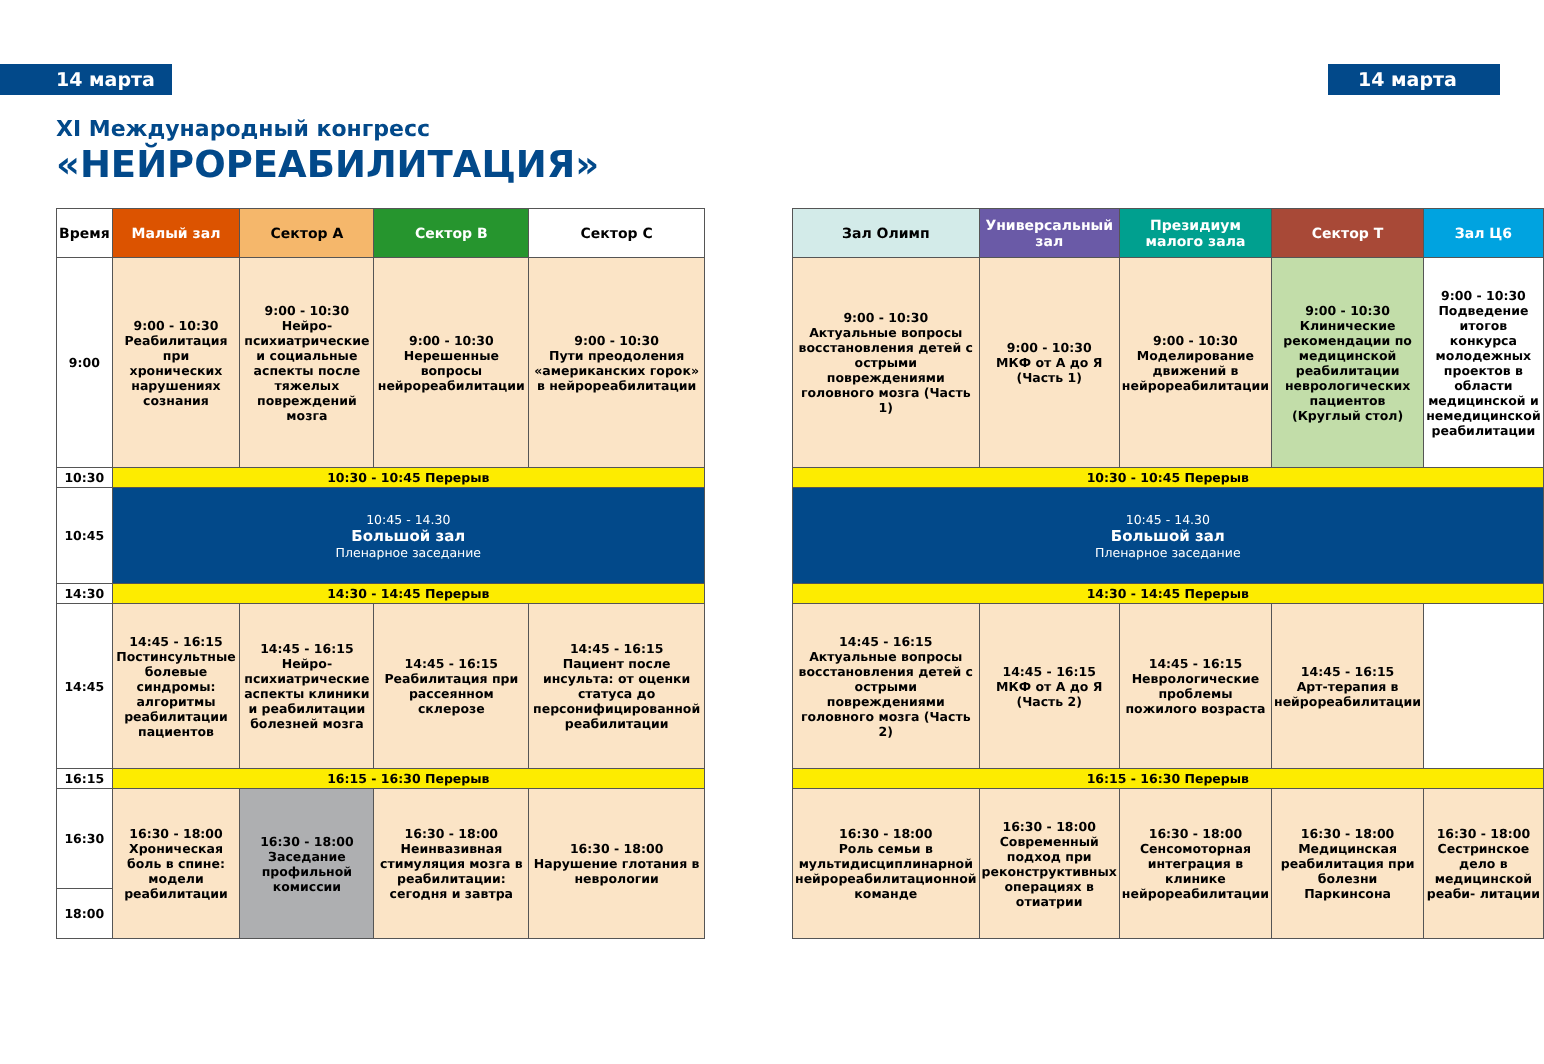14 марта 14 марта
XI Международный конгресс
«НЕЙРОРЕАБИЛИТАЦИЯ»
| Время | Малый зал | Сектор А | Сектор В | Сектор С |
| --- | --- | --- | --- | --- |
| 9:00 | 9:00 - 10:30 Реабилитация при хронических нарушениях сознания | 9:00 - 10:30 Нейро-психиатрические и социальные аспекты после тяжелых повреждений мозга | 9:00 - 10:30 Нерешенные вопросы нейрореабилитации | 9:00 - 10:30 Пути преодоления «американских горок» в нейрореабилитации |
| 10:30 | 10:30 - 10:45 Перерыв | | | |
| 10:45 | 10:45 - 14.30 Большой зал Пленарное заседание | | | |
| 14:30 | 14:30 - 14:45 Перерыв | | | |
| 14:45 | 14:45 - 16:15 Постинсультные болевые синдромы: алгоритмы реабилитации пациентов | 14:45 - 16:15 Нейро-психиатрические аспекты клиники и реабилитации болезней мозга | 14:45 - 16:15 Реабилитация при рассеянном склерозе | 14:45 - 16:15 Пациент после инсульта: от оценки статуса до персонифицированной реабилитации |
| 16:15 | 16:15 - 16:30 Перерыв | | | |
| 16:30 | 16:30 - 18:00 Хроническая боль в спине: модели реабилитации | 16:30 - 18:00 Заседание профильной комиссии | 16:30 - 18:00 Неинвазивная стимуляция мозга в реабилитации: сегодня и завтра | 16:30 - 18:00 Нарушение глотания в неврологии |
| 18:00 | | | | |
| Зал Олимп | Универсальный зал | Президиум малого зала | Сектор Т | Зал Ц6 |
| --- | --- | --- | --- | --- |
| 9:00 - 10:30 Актуальные вопросы восстановления детей с острыми повреждениями головного мозга (Часть 1) | 9:00 - 10:30 МКФ от А до Я (Часть 1) | 9:00 - 10:30 Моделирование движений в нейрореабилитации | 9:00 - 10:30 Клинические рекомендации по медицинской реабилитации неврологических пациентов (Круглый стол) | 9:00 - 10:30 Подведение итогов конкурса молодежных проектов в области медицинской и немедицинской реабилитации |
| 10:30 - 10:45 Перерыв | | | | |
| 10:45 - 14.30 Большой зал Пленарное заседание | | | | |
| 14:30 - 14:45 Перерыв | | | | |
| 14:45 - 16:15 Актуальные вопросы восстановления детей с острыми повреждениями головного мозга (Часть 2) | 14:45 - 16:15 МКФ от А до Я (Часть 2) | 14:45 - 16:15 Неврологические проблемы пожилого возраста | 14:45 - 16:15 Арт-терапия в нейрореабилитации | |
| 16:15 - 16:30 Перерыв | | | | |
| 16:30 - 18:00 Роль семьи в мультидисциплинарной нейрореабилитационной команде | 16:30 - 18:00 Современный подход при реконструктивных операциях в отиатрии | 16:30 - 18:00 Сенсомоторная интеграция в клинике нейрореабилитации | 16:30 - 18:00 Медицинская реабилитация при болезни Паркинсона | 16:30 - 18:00 Сестринское дело в медицинской реаби- литации |